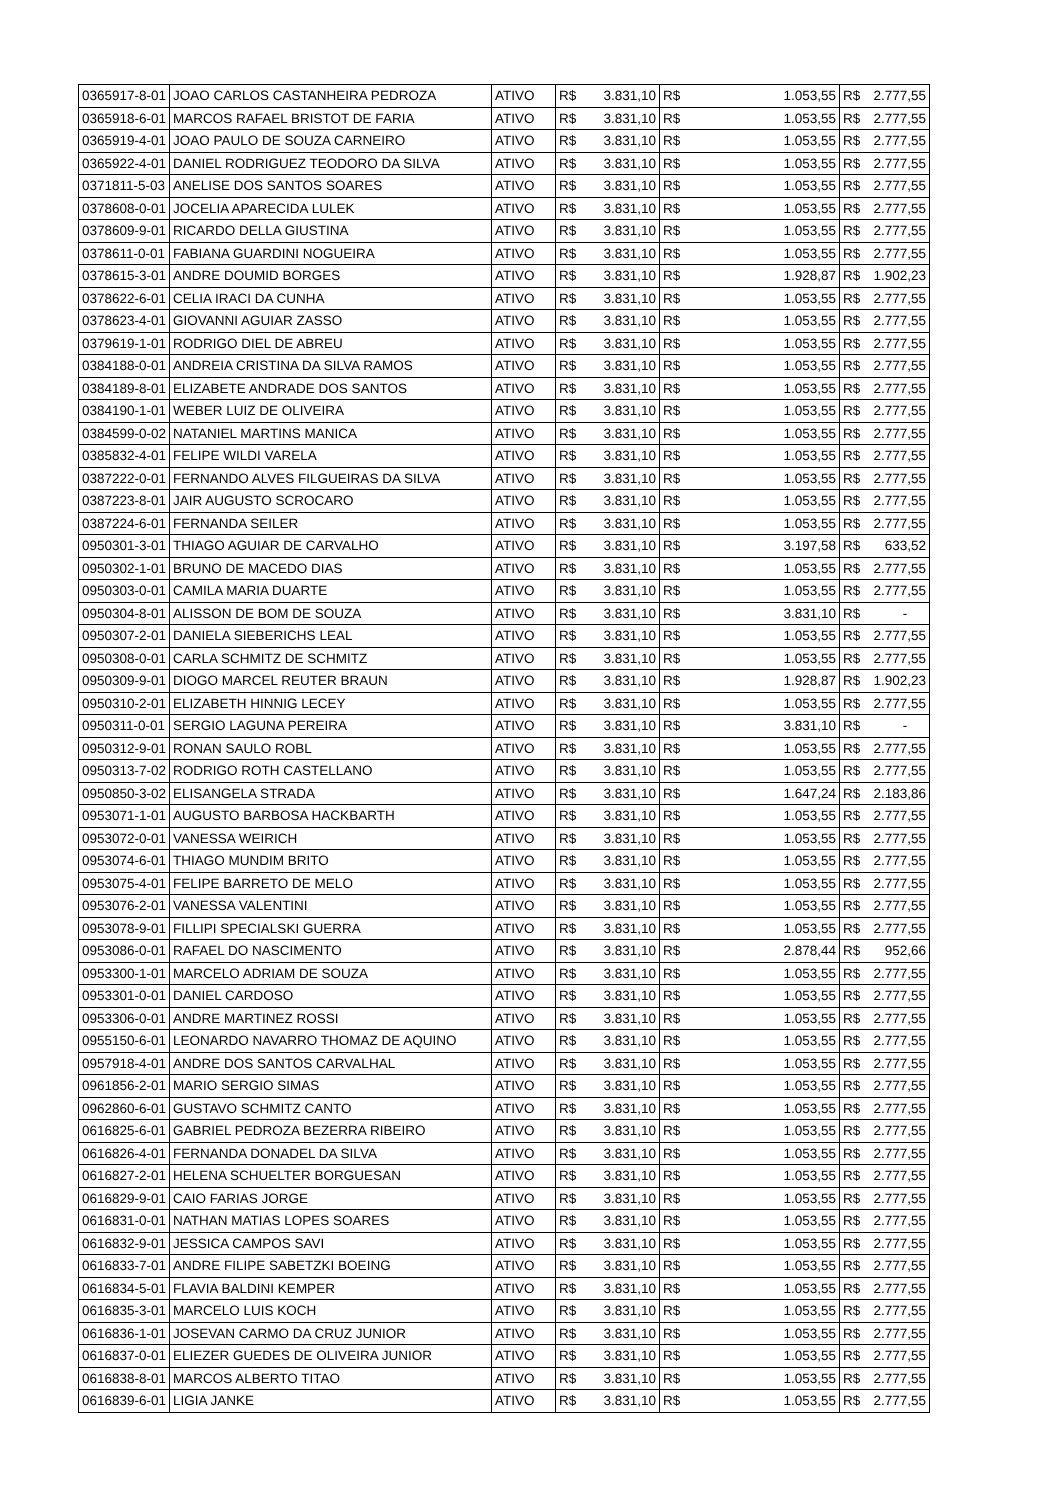| 0365917-8-01 | JOAO CARLOS CASTANHEIRA PEDROZA | ATIVO | R$ | 3.831,10 | R$ | 1.053,55 | R$ | 2.777,55 |
| 0365918-6-01 | MARCOS RAFAEL BRISTOT DE FARIA | ATIVO | R$ | 3.831,10 | R$ | 1.053,55 | R$ | 2.777,55 |
| 0365919-4-01 | JOAO PAULO DE SOUZA CARNEIRO | ATIVO | R$ | 3.831,10 | R$ | 1.053,55 | R$ | 2.777,55 |
| 0365922-4-01 | DANIEL RODRIGUEZ TEODORO DA SILVA | ATIVO | R$ | 3.831,10 | R$ | 1.053,55 | R$ | 2.777,55 |
| 0371811-5-03 | ANELISE DOS SANTOS SOARES | ATIVO | R$ | 3.831,10 | R$ | 1.053,55 | R$ | 2.777,55 |
| 0378608-0-01 | JOCELIA APARECIDA LULEK | ATIVO | R$ | 3.831,10 | R$ | 1.053,55 | R$ | 2.777,55 |
| 0378609-9-01 | RICARDO DELLA GIUSTINA | ATIVO | R$ | 3.831,10 | R$ | 1.053,55 | R$ | 2.777,55 |
| 0378611-0-01 | FABIANA GUARDINI NOGUEIRA | ATIVO | R$ | 3.831,10 | R$ | 1.053,55 | R$ | 2.777,55 |
| 0378615-3-01 | ANDRE DOUMID BORGES | ATIVO | R$ | 3.831,10 | R$ | 1.928,87 | R$ | 1.902,23 |
| 0378622-6-01 | CELIA IRACI DA CUNHA | ATIVO | R$ | 3.831,10 | R$ | 1.053,55 | R$ | 2.777,55 |
| 0378623-4-01 | GIOVANNI AGUIAR ZASSO | ATIVO | R$ | 3.831,10 | R$ | 1.053,55 | R$ | 2.777,55 |
| 0379619-1-01 | RODRIGO DIEL DE ABREU | ATIVO | R$ | 3.831,10 | R$ | 1.053,55 | R$ | 2.777,55 |
| 0384188-0-01 | ANDREIA CRISTINA DA SILVA RAMOS | ATIVO | R$ | 3.831,10 | R$ | 1.053,55 | R$ | 2.777,55 |
| 0384189-8-01 | ELIZABETE ANDRADE DOS SANTOS | ATIVO | R$ | 3.831,10 | R$ | 1.053,55 | R$ | 2.777,55 |
| 0384190-1-01 | WEBER LUIZ DE OLIVEIRA | ATIVO | R$ | 3.831,10 | R$ | 1.053,55 | R$ | 2.777,55 |
| 0384599-0-02 | NATANIEL MARTINS MANICA | ATIVO | R$ | 3.831,10 | R$ | 1.053,55 | R$ | 2.777,55 |
| 0385832-4-01 | FELIPE WILDI VARELA | ATIVO | R$ | 3.831,10 | R$ | 1.053,55 | R$ | 2.777,55 |
| 0387222-0-01 | FERNANDO ALVES FILGUEIRAS DA SILVA | ATIVO | R$ | 3.831,10 | R$ | 1.053,55 | R$ | 2.777,55 |
| 0387223-8-01 | JAIR AUGUSTO SCROCARO | ATIVO | R$ | 3.831,10 | R$ | 1.053,55 | R$ | 2.777,55 |
| 0387224-6-01 | FERNANDA SEILER | ATIVO | R$ | 3.831,10 | R$ | 1.053,55 | R$ | 2.777,55 |
| 0950301-3-01 | THIAGO AGUIAR DE CARVALHO | ATIVO | R$ | 3.831,10 | R$ | 3.197,58 | R$ | 633,52 |
| 0950302-1-01 | BRUNO DE MACEDO DIAS | ATIVO | R$ | 3.831,10 | R$ | 1.053,55 | R$ | 2.777,55 |
| 0950303-0-01 | CAMILA MARIA DUARTE | ATIVO | R$ | 3.831,10 | R$ | 1.053,55 | R$ | 2.777,55 |
| 0950304-8-01 | ALISSON DE BOM DE SOUZA | ATIVO | R$ | 3.831,10 | R$ | 3.831,10 | R$ | - |
| 0950307-2-01 | DANIELA SIEBERICHS LEAL | ATIVO | R$ | 3.831,10 | R$ | 1.053,55 | R$ | 2.777,55 |
| 0950308-0-01 | CARLA SCHMITZ DE SCHMITZ | ATIVO | R$ | 3.831,10 | R$ | 1.053,55 | R$ | 2.777,55 |
| 0950309-9-01 | DIOGO MARCEL REUTER BRAUN | ATIVO | R$ | 3.831,10 | R$ | 1.928,87 | R$ | 1.902,23 |
| 0950310-2-01 | ELIZABETH HINNIG LECEY | ATIVO | R$ | 3.831,10 | R$ | 1.053,55 | R$ | 2.777,55 |
| 0950311-0-01 | SERGIO LAGUNA PEREIRA | ATIVO | R$ | 3.831,10 | R$ | 3.831,10 | R$ | - |
| 0950312-9-01 | RONAN SAULO ROBL | ATIVO | R$ | 3.831,10 | R$ | 1.053,55 | R$ | 2.777,55 |
| 0950313-7-02 | RODRIGO ROTH CASTELLANO | ATIVO | R$ | 3.831,10 | R$ | 1.053,55 | R$ | 2.777,55 |
| 0950850-3-02 | ELISANGELA STRADA | ATIVO | R$ | 3.831,10 | R$ | 1.647,24 | R$ | 2.183,86 |
| 0953071-1-01 | AUGUSTO BARBOSA HACKBARTH | ATIVO | R$ | 3.831,10 | R$ | 1.053,55 | R$ | 2.777,55 |
| 0953072-0-01 | VANESSA WEIRICH | ATIVO | R$ | 3.831,10 | R$ | 1.053,55 | R$ | 2.777,55 |
| 0953074-6-01 | THIAGO MUNDIM BRITO | ATIVO | R$ | 3.831,10 | R$ | 1.053,55 | R$ | 2.777,55 |
| 0953075-4-01 | FELIPE BARRETO DE MELO | ATIVO | R$ | 3.831,10 | R$ | 1.053,55 | R$ | 2.777,55 |
| 0953076-2-01 | VANESSA VALENTINI | ATIVO | R$ | 3.831,10 | R$ | 1.053,55 | R$ | 2.777,55 |
| 0953078-9-01 | FILLIPI SPECIALSKI GUERRA | ATIVO | R$ | 3.831,10 | R$ | 1.053,55 | R$ | 2.777,55 |
| 0953086-0-01 | RAFAEL DO NASCIMENTO | ATIVO | R$ | 3.831,10 | R$ | 2.878,44 | R$ | 952,66 |
| 0953300-1-01 | MARCELO ADRIAM DE SOUZA | ATIVO | R$ | 3.831,10 | R$ | 1.053,55 | R$ | 2.777,55 |
| 0953301-0-01 | DANIEL CARDOSO | ATIVO | R$ | 3.831,10 | R$ | 1.053,55 | R$ | 2.777,55 |
| 0953306-0-01 | ANDRE MARTINEZ ROSSI | ATIVO | R$ | 3.831,10 | R$ | 1.053,55 | R$ | 2.777,55 |
| 0955150-6-01 | LEONARDO NAVARRO THOMAZ DE AQUINO | ATIVO | R$ | 3.831,10 | R$ | 1.053,55 | R$ | 2.777,55 |
| 0957918-4-01 | ANDRE DOS SANTOS CARVALHAL | ATIVO | R$ | 3.831,10 | R$ | 1.053,55 | R$ | 2.777,55 |
| 0961856-2-01 | MARIO SERGIO SIMAS | ATIVO | R$ | 3.831,10 | R$ | 1.053,55 | R$ | 2.777,55 |
| 0962860-6-01 | GUSTAVO SCHMITZ CANTO | ATIVO | R$ | 3.831,10 | R$ | 1.053,55 | R$ | 2.777,55 |
| 0616825-6-01 | GABRIEL PEDROZA BEZERRA RIBEIRO | ATIVO | R$ | 3.831,10 | R$ | 1.053,55 | R$ | 2.777,55 |
| 0616826-4-01 | FERNANDA DONADEL DA SILVA | ATIVO | R$ | 3.831,10 | R$ | 1.053,55 | R$ | 2.777,55 |
| 0616827-2-01 | HELENA SCHUELTER BORGUESAN | ATIVO | R$ | 3.831,10 | R$ | 1.053,55 | R$ | 2.777,55 |
| 0616829-9-01 | CAIO FARIAS JORGE | ATIVO | R$ | 3.831,10 | R$ | 1.053,55 | R$ | 2.777,55 |
| 0616831-0-01 | NATHAN MATIAS LOPES SOARES | ATIVO | R$ | 3.831,10 | R$ | 1.053,55 | R$ | 2.777,55 |
| 0616832-9-01 | JESSICA CAMPOS SAVI | ATIVO | R$ | 3.831,10 | R$ | 1.053,55 | R$ | 2.777,55 |
| 0616833-7-01 | ANDRE FILIPE SABETZKI BOEING | ATIVO | R$ | 3.831,10 | R$ | 1.053,55 | R$ | 2.777,55 |
| 0616834-5-01 | FLAVIA BALDINI KEMPER | ATIVO | R$ | 3.831,10 | R$ | 1.053,55 | R$ | 2.777,55 |
| 0616835-3-01 | MARCELO LUIS KOCH | ATIVO | R$ | 3.831,10 | R$ | 1.053,55 | R$ | 2.777,55 |
| 0616836-1-01 | JOSEVAN CARMO DA CRUZ JUNIOR | ATIVO | R$ | 3.831,10 | R$ | 1.053,55 | R$ | 2.777,55 |
| 0616837-0-01 | ELIEZER GUEDES DE OLIVEIRA JUNIOR | ATIVO | R$ | 3.831,10 | R$ | 1.053,55 | R$ | 2.777,55 |
| 0616838-8-01 | MARCOS ALBERTO TITAO | ATIVO | R$ | 3.831,10 | R$ | 1.053,55 | R$ | 2.777,55 |
| 0616839-6-01 | LIGIA JANKE | ATIVO | R$ | 3.831,10 | R$ | 1.053,55 | R$ | 2.777,55 |